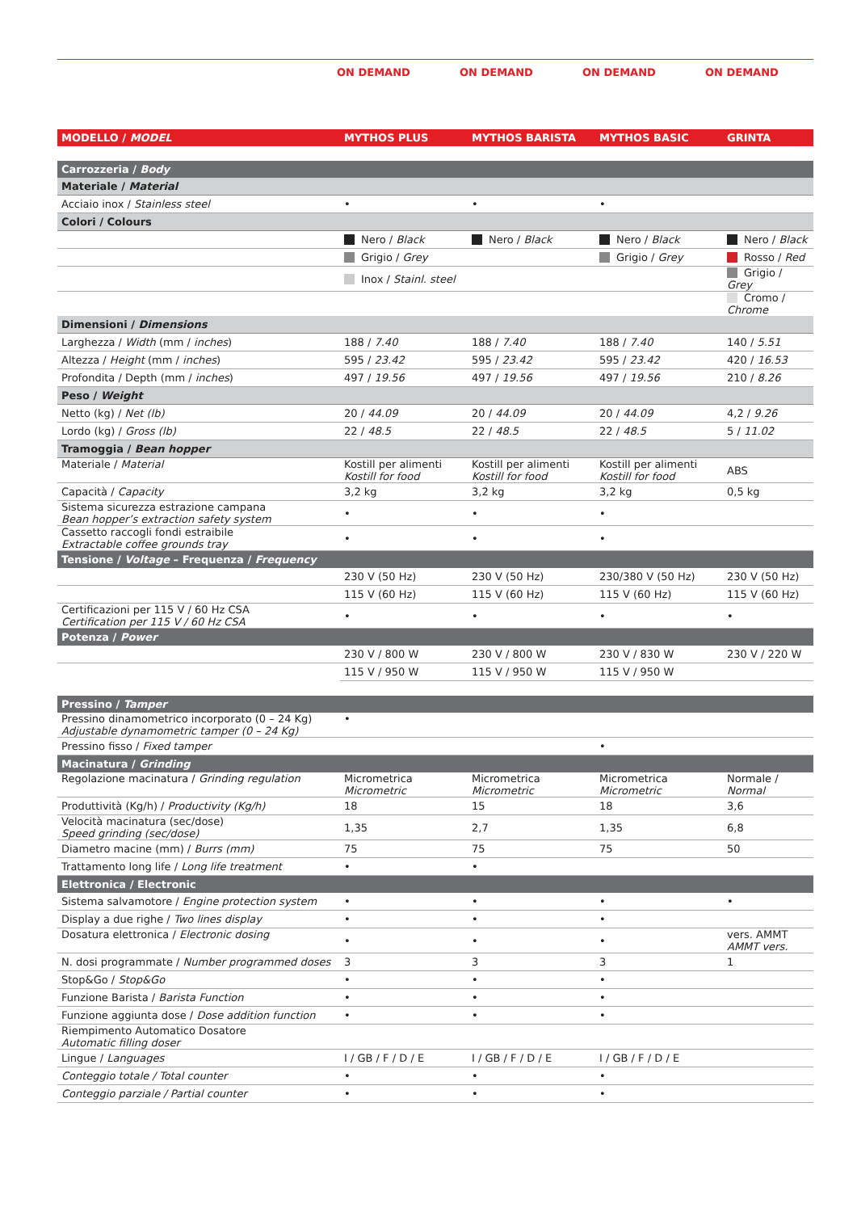ON DEMAND ON DEMAND ON DEMAND ON DEMAND
| MODELLO / MODEL | MYTHOS PLUS | MYTHOS BARISTA | MYTHOS BASIC | GRINTA |
| --- | --- | --- | --- | --- |
| Carrozzeria / Body | | | | |
| Materiale / Material | | | | |
| Acciaio inox / Stainless steel | • | • | • | |
| Colori / Colours | | | | |
| | Nero / Black | Nero / Black | Nero / Black | Nero / Black |
| | Grigio / Grey | | Grigio / Grey | Rosso / Red |
| | Inox / Stainl. steel | | | Grigio / Grey |
| | | | | Cromo / Chrome |
| Dimensioni / Dimensions | | | | |
| Larghezza / Width (mm / inches ) | 188 / 7.40 | 188 / 7.40 | 188 / 7.40 | 140 / 5.51 |
| Altezza / Height (mm / inches ) | 595 / 23.42 | 595 / 23.42 | 595 / 23.42 | 420 / 16.53 |
| Profondita / Depth (mm / inches ) | 497 / 19.56 | 497 / 19.56 | 497 / 19.56 | 210 / 8.26 |
| Peso / Weight | | | | |
| Netto (kg) / Net (lb) | 20 / 44.09 | 20 / 44.09 | 20 / 44.09 | 4,2 / 9.26 |
| Lordo (kg) / Gross (lb) | 22 / 48.5 | 22 / 48.5 | 22 / 48.5 | 5 / 11.02 |
| Tramoggia / Bean hopper | | | | |
| Materiale / Material | Kostill per alimenti Kostill for food | Kostill per alimenti Kostill for food | Kostill per alimenti Kostill for food | ABS |
| Capacità / Capacity | 3,2 kg | 3,2 kg | 3,2 kg | 0,5 kg |
| Sistema sicurezza estrazione campana Bean hopper’s extraction safety system | • | • | • | |
| Cassetto raccogli fondi estraibile Extractable coffee grounds tray | • | • | • | |
| Tensione / Voltage – Frequenza / Frequency | | | | |
| | 230 V (50 Hz) | 230 V (50 Hz) | 230/380 V (50 Hz) | 230 V (50 Hz) |
| | 115 V (60 Hz) | 115 V (60 Hz) | 115 V (60 Hz) | 115 V (60 Hz) |
| Certificazioni per 115 V / 60 Hz CSA Certification per 115 V / 60 Hz CSA | • | • | • | • |
| Potenza / Power | | | | |
| | 230 V / 800 W | 230 V / 800 W | 230 V / 830 W | 230 V / 220 W |
| | 115 V / 950 W | 115 V / 950 W | 115 V / 950 W | |
| Pressino / Tamper | | | | |
| Pressino dinamometrico incorporato (0 – 24 Kg) Adjustable dynamometric tamper (0 – 24 Kg) | • | | | |
| Pressino fisso / Fixed tamper | | | • | |
| Macinatura / Grinding | | | | |
| Regolazione macinatura / Grinding regulation | Micrometrica Micrometric | Micrometrica Micrometric | Micrometrica Micrometric | Normale / Normal |
| Produttività (Kg/h) / Productivity (Kg/h) | 18 | 15 | 18 | 3,6 |
| Velocità macinatura (sec/dose) Speed grinding (sec/dose) | 1,35 | 2,7 | 1,35 | 6,8 |
| Diametro macine (mm) / Burrs (mm) | 75 | 75 | 75 | 50 |
| Trattamento long life / Long life treatment | • | • | | |
| Elettronica / Electronic | | | | |
| Sistema salvamotore / Engine protection system | • | • | • | • |
| Display a due righe / Two lines display | • | • | • | |
| Dosatura elettronica / Electronic dosing | • | • | • | vers. AMMT AMMT vers. |
| N. dosi programmate / Number programmed doses | 3 | 3 | 3 | 1 |
| Stop&Go / Stop&Go | • | • | • | |
| Funzione Barista / Barista Function | • | • | • | |
| Funzione aggiunta dose / Dose addition function | • | • | • | |
| Riempimento Automatico Dosatore Automatic filling doser | | | | |
| Lingue / Languages | I / GB / F / D / E | I / GB / F / D / E | I / GB / F / D / E | |
| Conteggio totale / Total counter | • | • | • | |
| Conteggio parziale / Partial counter | • | • | • | |